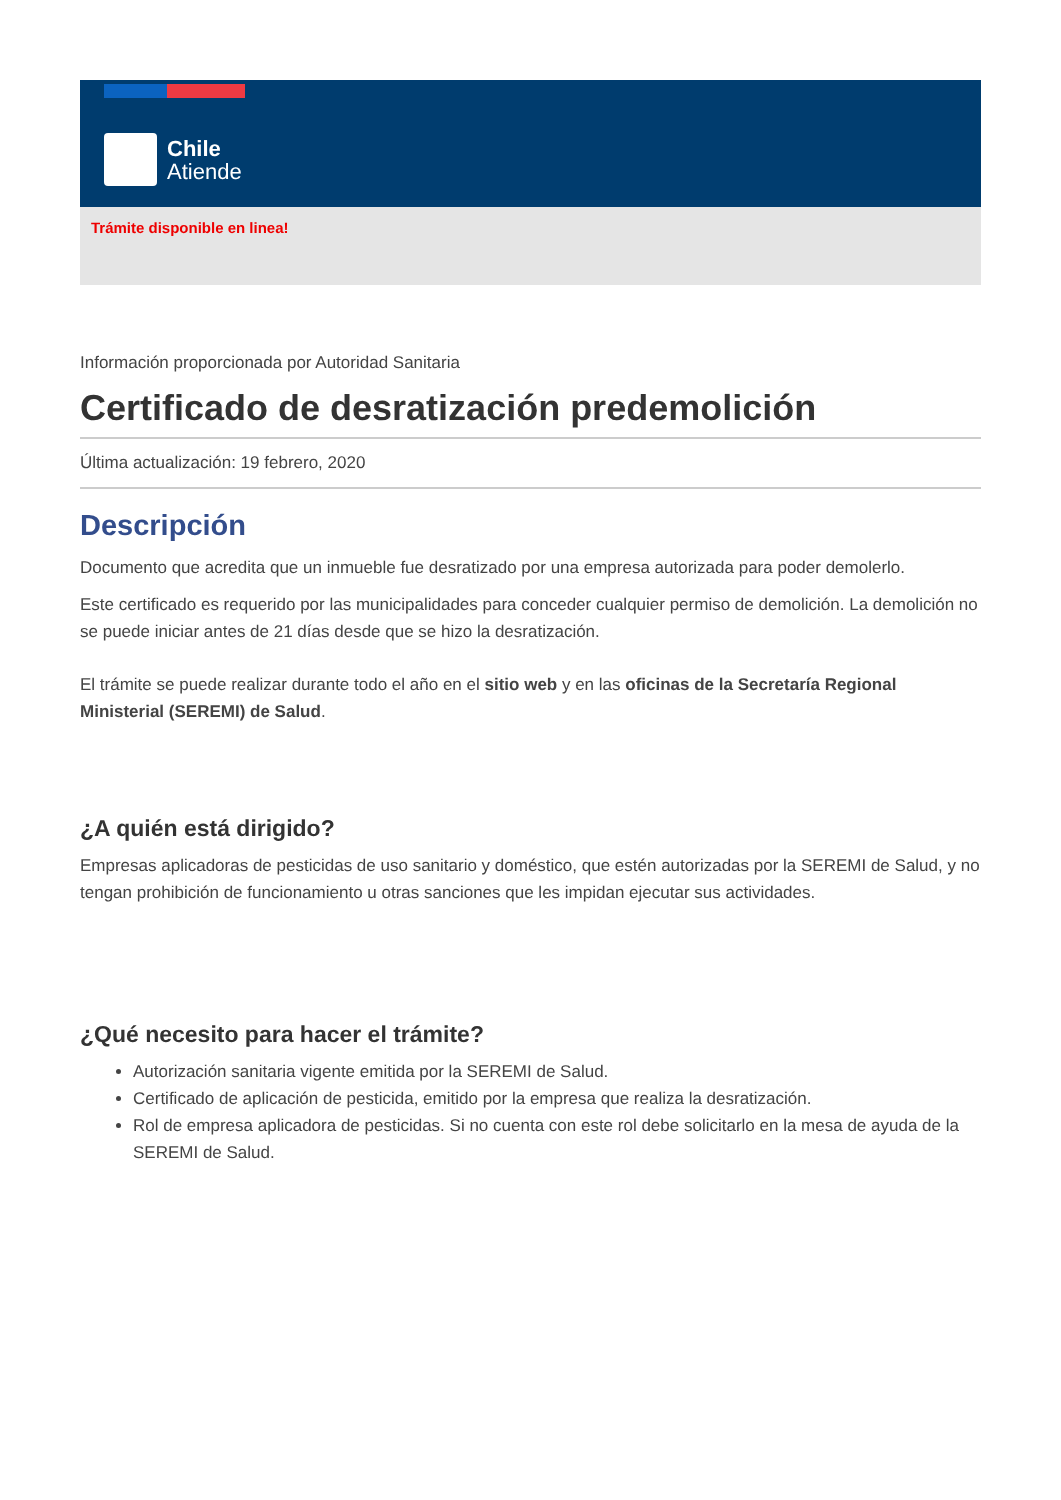Chile
Atiende
Trámite disponible en linea!
Información proporcionada por Autoridad Sanitaria
Certificado de desratización predemolición
Última actualización: 19 febrero, 2020
Descripción
Documento que acredita que un inmueble fue desratizado por una empresa autorizada para poder demolerlo.
Este certificado es requerido por las municipalidades para conceder cualquier permiso de demolición. La demolición no se puede iniciar antes de 21 días desde que se hizo la desratización.
El trámite se puede realizar durante todo el año en el sitio web y en las oficinas de la Secretaría Regional Ministerial (SEREMI) de Salud.
¿A quién está dirigido?
Empresas aplicadoras de pesticidas de uso sanitario y doméstico, que estén autorizadas por la SEREMI de Salud, y no tengan prohibición de funcionamiento u otras sanciones que les impidan ejecutar sus actividades.
¿Qué necesito para hacer el trámite?
Autorización sanitaria vigente emitida por la SEREMI de Salud.
Certificado de aplicación de pesticida, emitido por la empresa que realiza la desratización.
Rol de empresa aplicadora de pesticidas. Si no cuenta con este rol debe solicitarlo en la mesa de ayuda de la SEREMI de Salud.